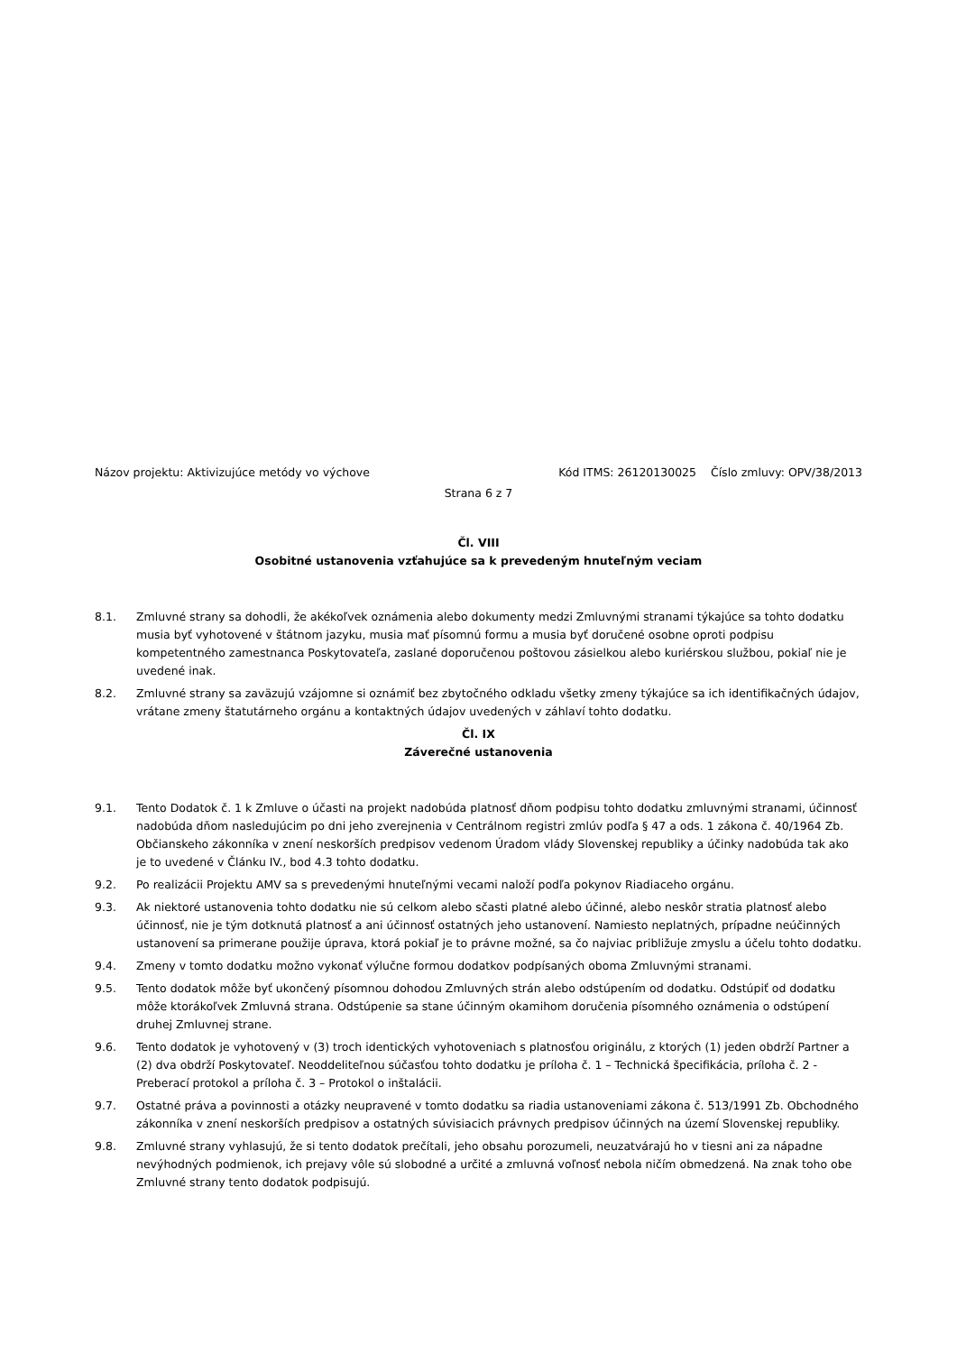Názov projektu: Aktivizujúce metódy vo výchove Kód ITMS: 26120130025 Číslo zmluvy: OPV/38/2013
Strana 6 z 7
Čl. VIII
Osobitné ustanovenia vzťahujúce sa k prevedeným hnuteľným veciam
8.1. Zmluvné strany sa dohodli, že akékoľvek oznámenia alebo dokumenty medzi Zmluvnými stranami týkajúce sa tohto dodatku musia byť vyhotovené v štátnom jazyku, musia mať písomnú formu a musia byť doručené osobne oproti podpisu kompetentného zamestnanca Poskytovateľa, zaslané doporučenou poštovou zásielkou alebo kuriérskou službou, pokiaľ nie je uvedené inak.
8.2. Zmluvné strany sa zaväzujú vzájomne si oznámiť bez zbytočného odkladu všetky zmeny týkajúce sa ich identifikačných údajov, vrátane zmeny štatutárneho orgánu a kontaktných údajov uvedených v záhlaví tohto dodatku.
Čl. IX
Záverečné ustanovenia
9.1. Tento Dodatok č. 1 k Zmluve o účasti na projekt nadobúda platnosť dňom podpisu tohto dodatku zmluvnými stranami, účinnosť nadobúda dňom nasledujúcim po dni jeho zverejnenia v Centrálnom registri zmlúv podľa § 47 a ods. 1 zákona č. 40/1964 Zb. Občianskeho zákonníka v znení neskorších predpisov vedenom Úradom vlády Slovenskej republiky a účinky nadobúda tak ako je to uvedené v Článku IV., bod 4.3 tohto dodatku.
9.2. Po realizácii Projektu AMV sa s prevedenými hnuteľnými vecami naloží podľa pokynov Riadiaceho orgánu.
9.3. Ak niektoré ustanovenia tohto dodatku nie sú celkom alebo sčasti platné alebo účinné, alebo neskôr stratia platnosť alebo účinnosť, nie je tým dotknutá platnosť a ani účinnosť ostatných jeho ustanovení. Namiesto neplatných, prípadne neúčinných ustanovení sa primerane použije úprava, ktorá pokiaľ je to právne možné, sa čo najviac približuje zmyslu a účelu tohto dodatku.
9.4. Zmeny v tomto dodatku možno vykonať výlučne formou dodatkov podpísaných oboma Zmluvnými stranami.
9.5. Tento dodatok môže byť ukončený písomnou dohodou Zmluvných strán alebo odstúpením od dodatku. Odstúpiť od dodatku môže ktorákoľvek Zmluvná strana. Odstúpenie sa stane účinným okamihom doručenia písomného oznámenia o odstúpení druhej Zmluvnej strane.
9.6. Tento dodatok je vyhotovený v (3) troch identických vyhotoveniach s platnosťou originálu, z ktorých (1) jeden obdrží Partner a (2) dva obdrží Poskytovateľ. Neoddeliteľnou súčasťou tohto dodatku je príloha č. 1 – Technická špecifikácia, príloha č. 2 - Preberací protokol a príloha č. 3 – Protokol o inštalácii.
9.7. Ostatné práva a povinnosti a otázky neupravené v tomto dodatku sa riadia ustanoveniami zákona č. 513/1991 Zb. Obchodného zákonníka v znení neskorších predpisov a ostatných súvisiacich právnych predpisov účinných na území Slovenskej republiky.
9.8. Zmluvné strany vyhlasujú, že si tento dodatok prečítali, jeho obsahu porozumeli, neuzatvárajú ho v tiesni ani za nápadne nevýhodných podmienok, ich prejavy vôle sú slobodné a určité a zmluvná voľnosť nebola ničím obmedzená. Na znak toho obe Zmluvné strany tento dodatok podpisujú.